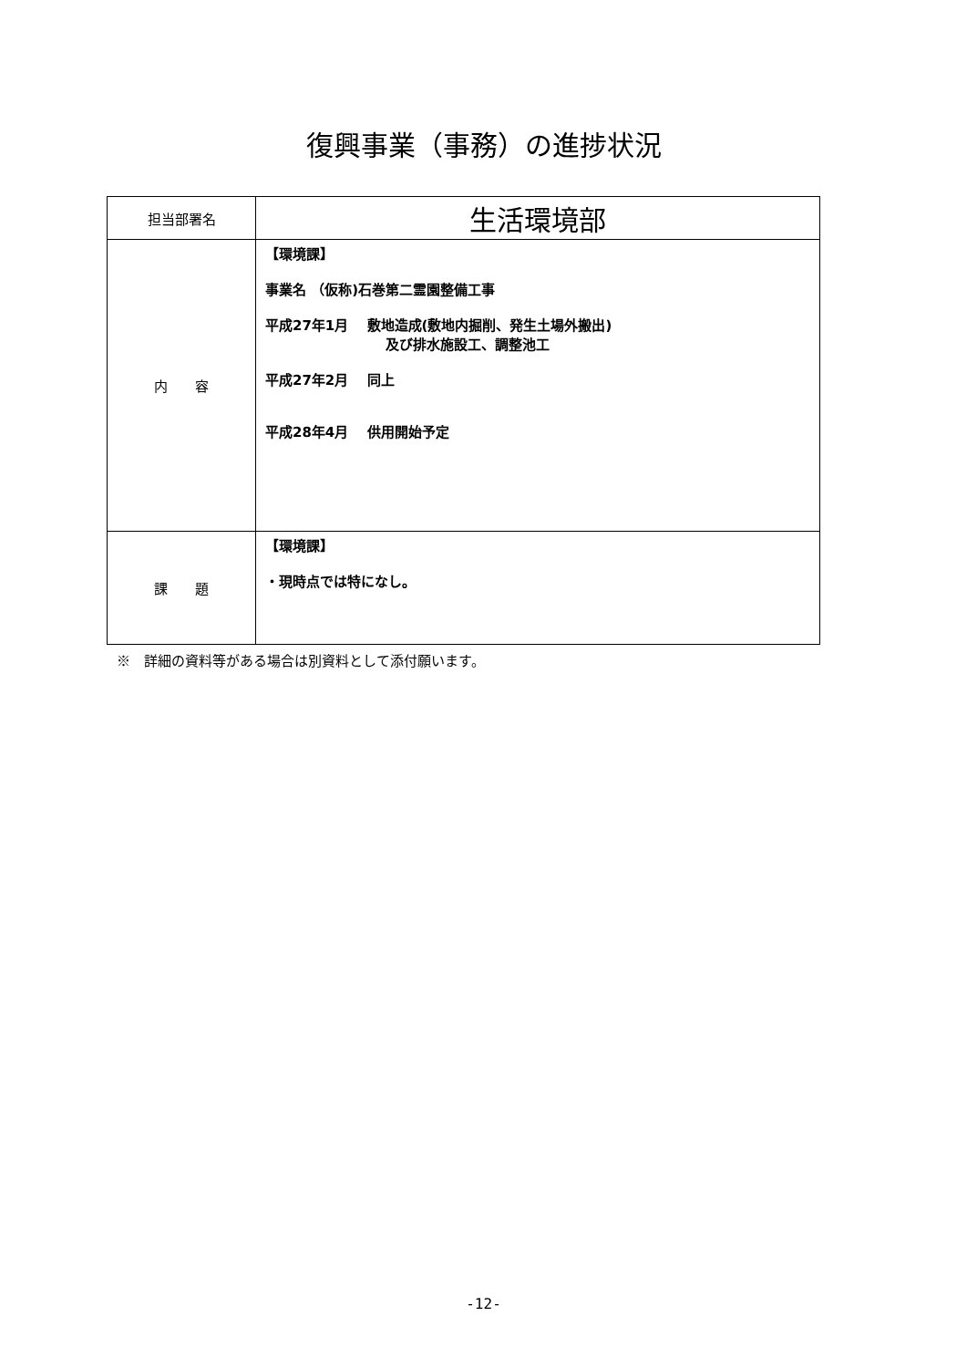復興事業（事務）の進捗状況
| 担当部署名 | 生活環境部 |
| 内 容 | 【環境課】 事業名 （仮称)石巻第二霊園整備工事 平成27年1月 敷地造成(敷地内掘削、発生土場外搬出) 及び排水施設工、調整池工 平成27年2月 同上 平成28年4月 供用開始予定 |
| 課 題 | 【環境課】 ・現時点では特になし。 |
※　詳細の資料等がある場合は別資料として添付願います。
-12-